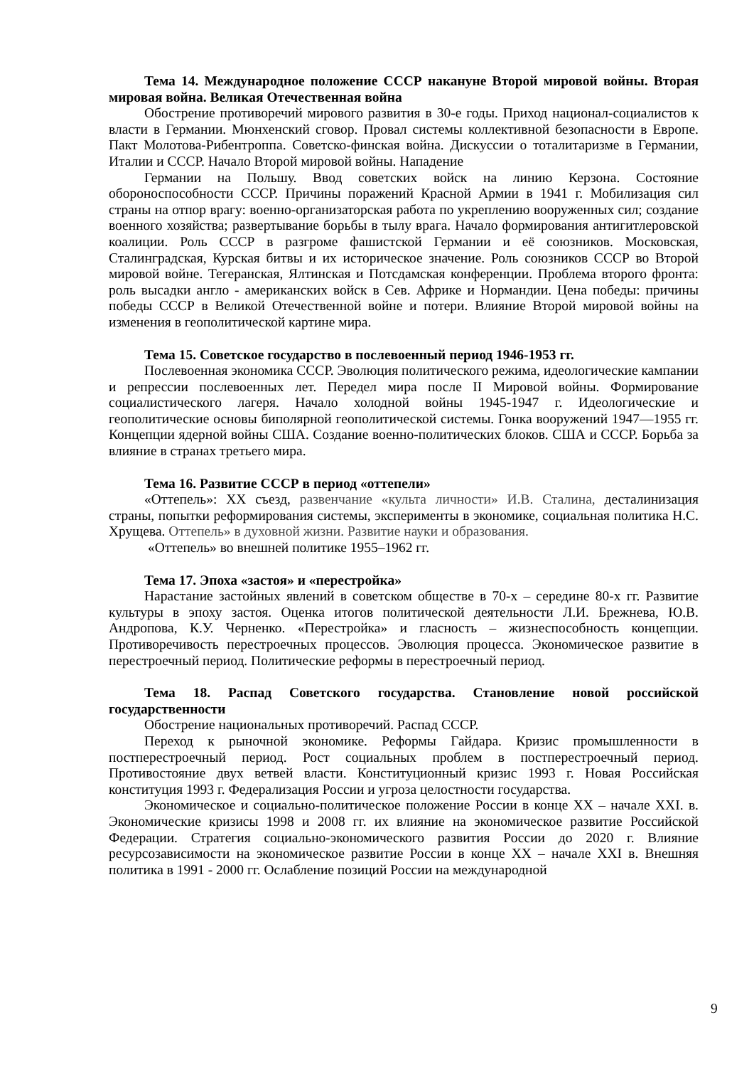Тема 14. Международное положение СССР накануне Второй мировой войны. Вторая мировая война. Великая Отечественная война
Обострение противоречий мирового развития в 30-е годы. Приход национал-социалистов к власти в Германии. Мюнхенский сговор. Провал системы коллективной безопасности в Европе. Пакт Молотова-Рибентроппа. Советско-финская война. Дискуссии о тоталитаризме в Германии, Италии и СССР. Начало Второй мировой войны. Нападение
Германии на Польшу. Ввод советских войск на линию Керзона. Состояние обороноспособности СССР. Причины поражений Красной Армии в 1941 г. Мобилизация сил страны на отпор врагу: военно-организаторская работа по укреплению вооруженных сил; создание военного хозяйства; развертывание борьбы в тылу врага. Начало формирования антигитлеровской коалиции. Роль СССР в разгроме фашистской Германии и её союзников. Московская, Сталинградская, Курская битвы и их историческое значение. Роль союзников СССР во Второй мировой войне. Тегеранская, Ялтинская и Потсдамская конференции. Проблема второго фронта: роль высадки англо - американских войск в Сев. Африке и Нормандии. Цена победы: причины победы СССР в Великой Отечественной войне и потери. Влияние Второй мировой войны на изменения в геополитической картине мира.
Тема 15. Советское государство в послевоенный период 1946-1953 гг.
Послевоенная экономика СССР. Эволюция политического режима, идеологические кампании и репрессии послевоенных лет. Передел мира после II Мировой войны. Формирование социалистического лагеря. Начало холодной войны 1945-1947 г. Идеологические и геополитические основы биполярной геополитической системы. Гонка вооружений 1947—1955 гг. Концепции ядерной войны США. Создание военно-политических блоков. США и СССР. Борьба за влияние в странах третьего мира.
Тема 16. Развитие СССР в период «оттепели»
«Оттепель»: XX съезд, развенчание «культа личности» И.В. Сталина, десталинизация страны, попытки реформирования системы, эксперименты в экономике, социальная политика Н.С. Хрущева. Оттепель» в духовной жизни. Развитие науки и образования.
«Оттепель» во внешней политике 1955–1962 гг.
Тема 17. Эпоха «застоя» и «перестройка»
Нарастание застойных явлений в советском обществе в 70-х – середине 80-х гг. Развитие культуры в эпоху застоя. Оценка итогов политической деятельности Л.И. Брежнева, Ю.В. Андропова, К.У. Черненко. «Перестройка» и гласность – жизнеспособность концепции. Противоречивость перестроечных процессов. Эволюция процесса. Экономическое развитие в перестроечный период. Политические реформы в перестроечный период.
Тема 18. Распад Советского государства. Становление новой российской государственности
Обострение национальных противоречий. Распад СССР.
Переход к рыночной экономике. Реформы Гайдара. Кризис промышленности в постперестроечный период. Рост социальных проблем в постперестроечный период. Противостояние двух ветвей власти. Конституционный кризис 1993 г. Новая Российская конституция 1993 г. Федерализация России и угроза целостности государства.
Экономическое и социально-политическое положение России в конце XX – начале XXI. в. Экономические кризисы 1998 и 2008 гг. их влияние на экономическое развитие Российской Федерации. Стратегия социально-экономического развития России до 2020 г. Влияние ресурсозависимости на экономическое развитие России в конце XX – начале XXI в. Внешняя политика в 1991 - 2000 гг. Ослабление позиций России на международной
9